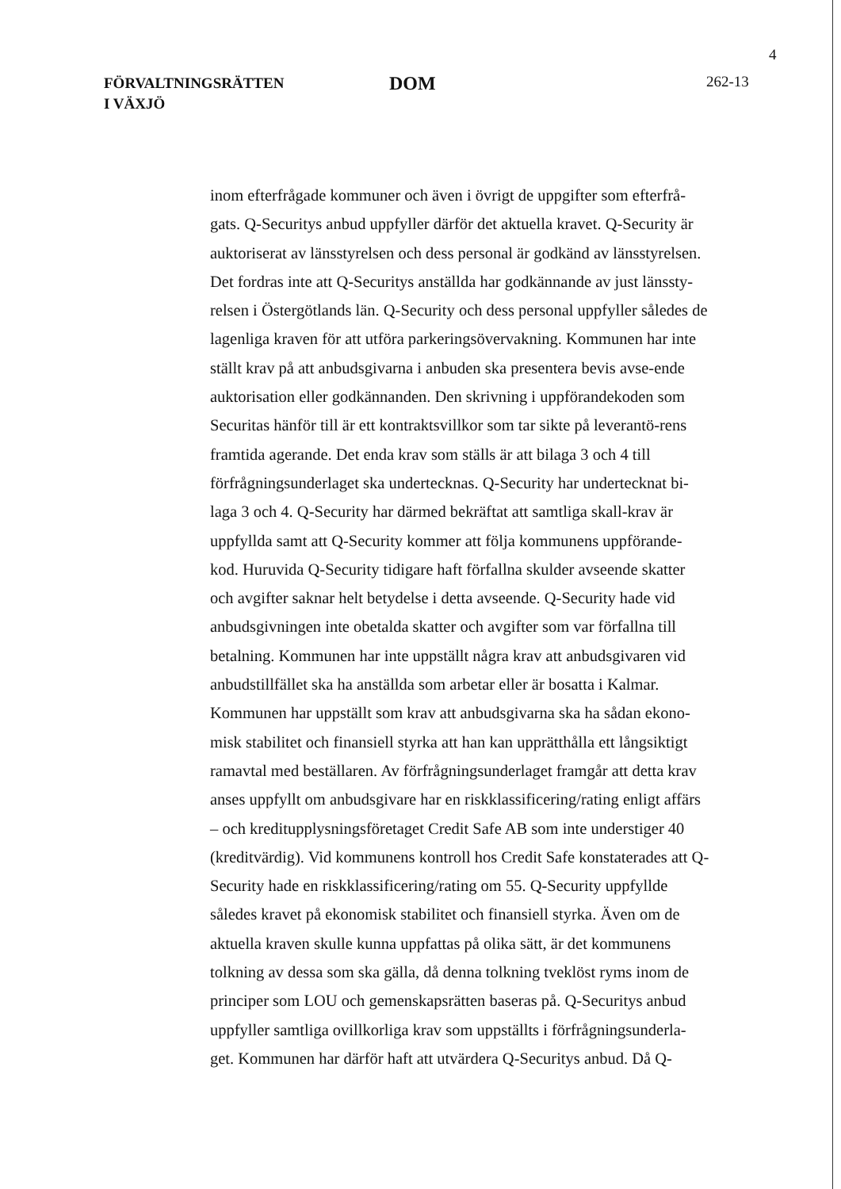4
FÖRVALTNINGSRÄTTEN
I VÄXJÖ
DOM
262-13
inom efterfrågade kommuner och även i övrigt de uppgifter som efterfrå-gats. Q-Securitys anbud uppfyller därför det aktuella kravet. Q-Security är auktoriserat av länsstyrelsen och dess personal är godkänd av länsstyrelsen. Det fordras inte att Q-Securitys anställda har godkännande av just länssty-relsen i Östergötlands län. Q-Security och dess personal uppfyller således de lagenliga kraven för att utföra parkeringsövervakning. Kommunen har inte ställt krav på att anbudsgivarna i anbuden ska presentera bevis avse-ende auktorisation eller godkännanden. Den skrivning i uppförandekoden som Securitas hänför till är ett kontraktsvillkor som tar sikte på leverantö-rens framtida agerande. Det enda krav som ställs är att bilaga 3 och 4 till förfrågningsunderlaget ska undertecknas. Q-Security har undertecknat bi-laga 3 och 4. Q-Security har därmed bekräftat att samtliga skall-krav är uppfyllda samt att Q-Security kommer att följa kommunens uppförande-kod. Huruvida Q-Security tidigare haft förfallna skulder avseende skatter och avgifter saknar helt betydelse i detta avseende. Q-Security hade vid anbudsgivningen inte obetalda skatter och avgifter som var förfallna till betalning. Kommunen har inte uppställt några krav att anbudsgivaren vid anbudstillfället ska ha anställda som arbetar eller är bosatta i Kalmar. Kommunen har uppställt som krav att anbudsgivarna ska ha sådan ekono-misk stabilitet och finansiell styrka att han kan upprätthålla ett långsiktigt ramavtal med beställaren. Av förfrågningsunderlaget framgår att detta krav anses uppfyllt om anbudsgivare har en riskklassificering/rating enligt affärs – och kreditupplysningsföretaget Credit Safe AB som inte understiger 40 (kreditvärdig). Vid kommunens kontroll hos Credit Safe konstaterades att Q-Security hade en riskklassificering/rating om 55. Q-Security uppfyllde således kravet på ekonomisk stabilitet och finansiell styrka. Även om de aktuella kraven skulle kunna uppfattas på olika sätt, är det kommunens tolkning av dessa som ska gälla, då denna tolkning tveklöst ryms inom de principer som LOU och gemenskapsrätten baseras på. Q-Securitys anbud uppfyller samtliga ovillkorliga krav som uppställts i förfrågningsunderla-get. Kommunen har därför haft att utvärdera Q-Securitys anbud. Då Q-